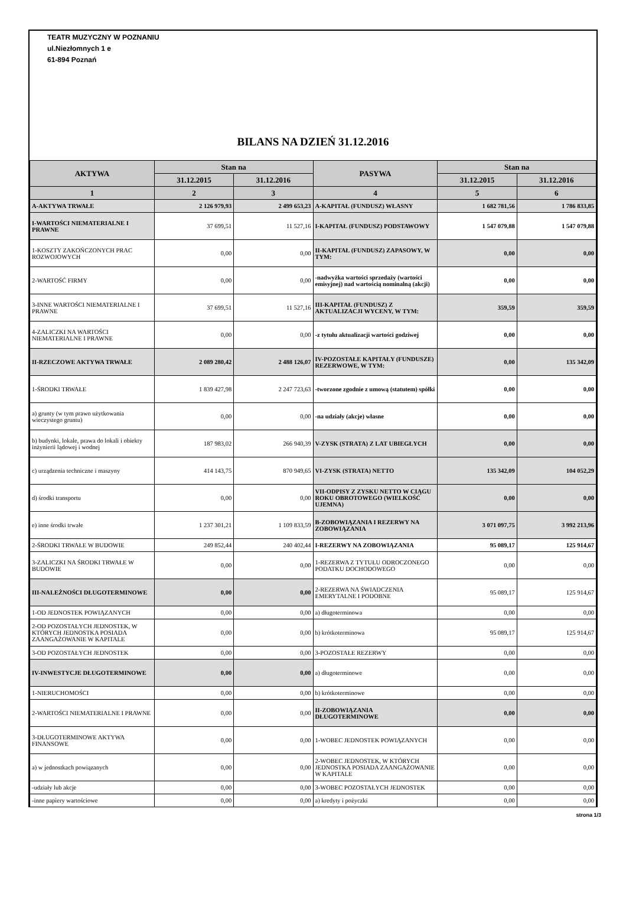TEATR MUZYCZNY W POZNANIU
ul.Niezłomnych 1 e
61-894 Poznań
BILANS NA DZIEŃ 31.12.2016
| AKTYWA | Stan na | | PASYWA | Stan na | |
| --- | --- | --- | --- | --- | --- |
| | 31.12.2015 | 31.12.2016 | | 31.12.2015 | 31.12.2016 |
| 1 | 2 | 3 | 4 | 5 | 6 |
| A-AKTYWA TRWAŁE | 2 126 979,93 | 2 499 653,23 | A-KAPITAŁ (FUNDUSZ) WŁASNY | 1 682 781,56 | 1 786 833,85 |
| I-WARTOŚCI NIEMATERIALNE I PRAWNE | 37 699,51 | 11 527,16 | I-KAPITAŁ (FUNDUSZ) PODSTAWOWY | 1 547 079,88 | 1 547 079,88 |
| 1-KOSZTY ZAKOŃCZONYCH PRAC ROZWOJOWYCH | 0,00 | 0,00 | II-KAPITAŁ (FUNDUSZ) ZAPASOWY, W TYM: | 0,00 | 0,00 |
| 2-WARTOŚĆ FIRMY | 0,00 | 0,00 | -nadwyżka wartości sprzedaży (wartości emisyjnej) nad wartością nominalną (akcji) | 0,00 | 0,00 |
| 3-INNE WARTOŚCI NIEMATERIALNE I PRAWNE | 37 699,51 | 11 527,16 | III-KAPITAŁ (FUNDUSZ) Z AKTUALIZACJI WYCENY, W TYM: | 359,59 | 359,59 |
| 4-ZALICZKI NA WARTOŚCI NIEMATERIALNE I PRAWNE | 0,00 | 0,00 | -z tytułu aktualizacji wartości godziwej | 0,00 | 0,00 |
| II-RZECZOWE AKTYWA TRWAŁE | 2 089 280,42 | 2 488 126,07 | IV-POZOSTAŁE KAPITAŁY (FUNDUSZE) REZERWOWE, W TYM: | 0,00 | 135 342,09 |
| 1-ŚRODKI TRWAŁE | 1 839 427,98 | 2 247 723,63 | -tworzone zgodnie z umową (statutem) spółki | 0,00 | 0,00 |
| a) grunty (w tym prawo użytkowania wieczystego gruntu) | 0,00 | 0,00 | -na udziały (akcje) własne | 0,00 | 0,00 |
| b) budynki, lokale, prawa do lokali i obiekty inżynierii lądowej i wodnej | 187 983,02 | 266 940,39 | V-ZYSK (STRATA) Z LAT UBIEGŁYCH | 0,00 | 0,00 |
| c) urządzenia techniczne i maszyny | 414 143,75 | 870 949,65 | VI-ZYSK (STRATA) NETTO | 135 342,09 | 104 052,29 |
| d) środki transportu | 0,00 | 0,00 | VII-ODPISY Z ZYSKU NETTO W CIĄGU ROKU OBROTOWEGO (WIELKOŚĆ UJEMNA) | 0,00 | 0,00 |
| e) inne środki trwałe | 1 237 301,21 | 1 109 833,59 | B-ZOBOWIĄZANIA I REZERWY NA ZOBOWIĄZANIA | 3 071 097,75 | 3 992 213,96 |
| 2-ŚRODKI TRWAŁE W BUDOWIE | 249 852,44 | 240 402,44 | I-REZERWY NA ZOBOWIĄZANIA | 95 089,17 | 125 914,67 |
| 3-ZALICZKI NA ŚRODKI TRWAŁE W BUDOWIE | 0,00 | 0,00 | 1-REZERWA Z TYTUŁU ODROCZONEGO PODATKU DOCHODOWEGO | 0,00 | 0,00 |
| III-NALEŻNOŚCI DŁUGOTERMINOWE | 0,00 | 0,00 | 2-REZERWA NA ŚWIADCZENIA EMERYTALNE I PODOBNE | 95 089,17 | 125 914,67 |
| 1-OD JEDNOSTEK POWIĄZANYCH | 0,00 | 0,00 | a) długoterminowa | 0,00 | 0,00 |
| 2-OD POZOSTAŁYCH JEDNOSTEK, W KTÓRYCH JEDNOSTKA POSIADA ZAANGAŻOWANIE W KAPITALE | 0,00 | 0,00 | b) krótkoterminowa | 95 089,17 | 125 914,67 |
| 3-OD POZOSTAŁYCH JEDNOSTEK | 0,00 | 0,00 | 3-POZOSTAŁE REZERWY | 0,00 | 0,00 |
| IV-INWESTYCJE DŁUGOTERMINOWE | 0,00 | 0,00 | a) długoterminowe | 0,00 | 0,00 |
| 1-NIERUCHOMOŚCI | 0,00 | 0,00 | b) krótkoterminowe | 0,00 | 0,00 |
| 2-WARTOŚCI NIEMATERIALNE I PRAWNE | 0,00 | 0,00 | II-ZOBOWIĄZANIA DŁUGOTERMINOWE | 0,00 | 0,00 |
| 3-DŁUGOTERMINOWE AKTYWA FINANSOWE | 0,00 | 0,00 | 1-WOBEC JEDNOSTEK POWIĄZANYCH | 0,00 | 0,00 |
| a) w jednostkach powiązanych | 0,00 | 0,00 | 2-WOBEC JEDNOSTEK, W KTÓRYCH JEDNOSTKA POSIADA ZAANGAŻOWANIE W KAPITALE | 0,00 | 0,00 |
| -udziały lub akcje | 0,00 | 0,00 | 3-WOBEC POZOSTAŁYCH JEDNOSTEK | 0,00 | 0,00 |
| -inne papiery wartościowe | 0,00 | 0,00 | a) kredyty i pożyczki | 0,00 | 0,00 |
strona 1/3